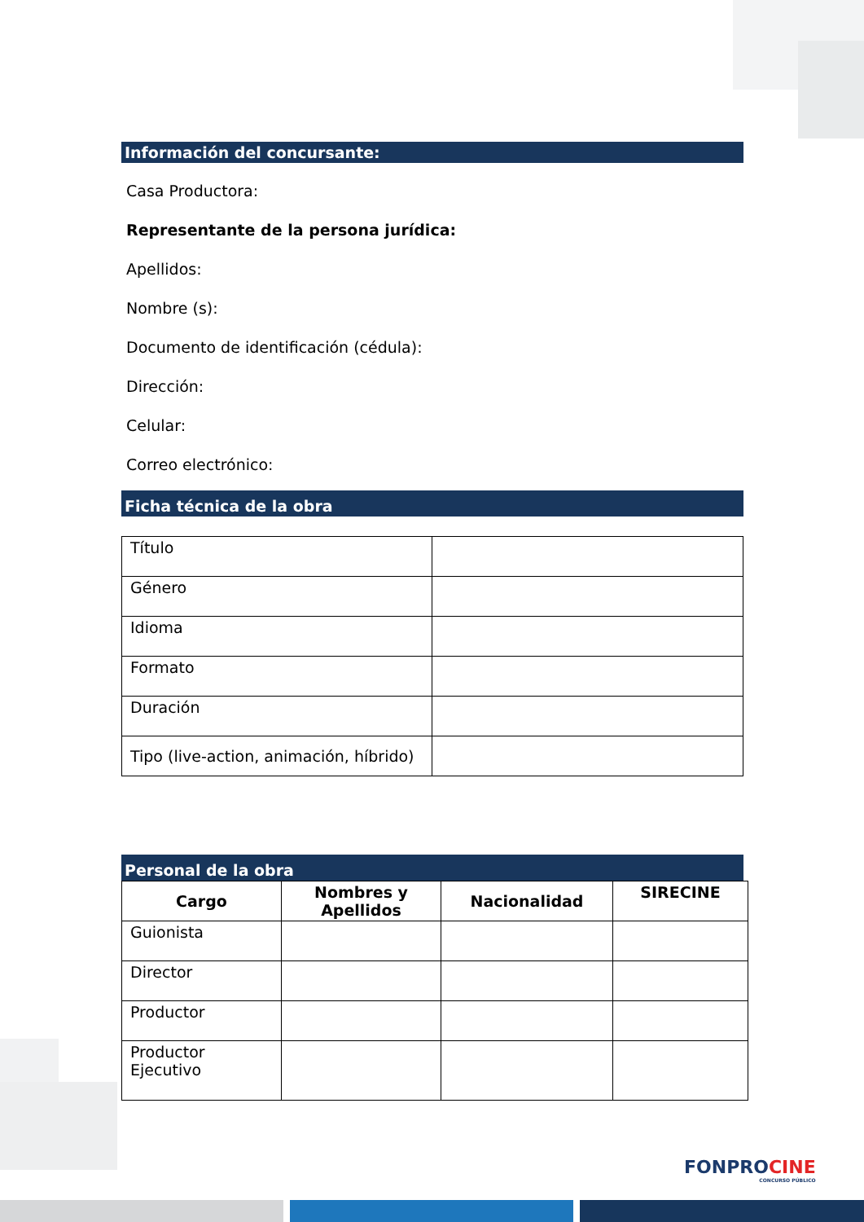Información del concursante:
Casa Productora:
Representante de la persona jurídica:
Apellidos:
Nombre (s):
Documento de identificación (cédula):
Dirección:
Celular:
Correo electrónico:
Ficha técnica de la obra
| Título | |
| Género | |
| Idioma | |
| Formato | |
| Duración | |
| Tipo (live-action, animación, híbrido) | |
Personal de la obra
| Cargo | Nombres y Apellidos | Nacionalidad | SIRECINE |
| --- | --- | --- | --- |
| Guionista | | | |
| Director | | | |
| Productor | | | |
| Productor Ejecutivo | | | |
FONPROCINE
CONCURSO PÚBLICO